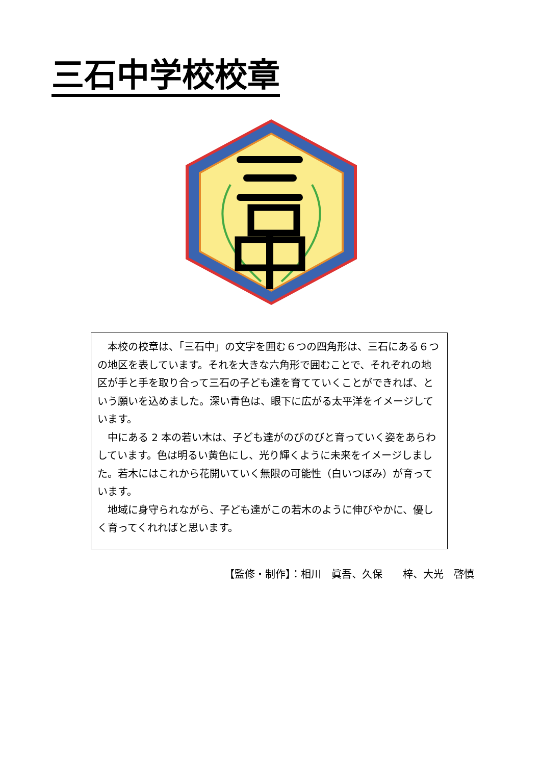三石中学校校章
本校の校章は、「三石中」の文字を囲む６つの四角形は、三石にある６つの地区を表しています。それを大きな六角形で囲むことで、それぞれの地区が手と手を取り合って三石の子ども達を育てていくことができれば、という願いを込めました。深い青色は、眼下に広がる太平洋をイメージしています。
中にある 2 本の若い木は、子ども達がのびのびと育っていく姿をあらわしています。色は明るい黄色にし、光り輝くように未来をイメージしました。若木にはこれから花開いていく無限の可能性（白いつぼみ）が育っています。
地域に身守られながら、子ども達がこの若木のように伸びやかに、優しく育ってくれればと思います。
【監修・制作】：相川　眞吾、久保　　梓、大光　啓慎